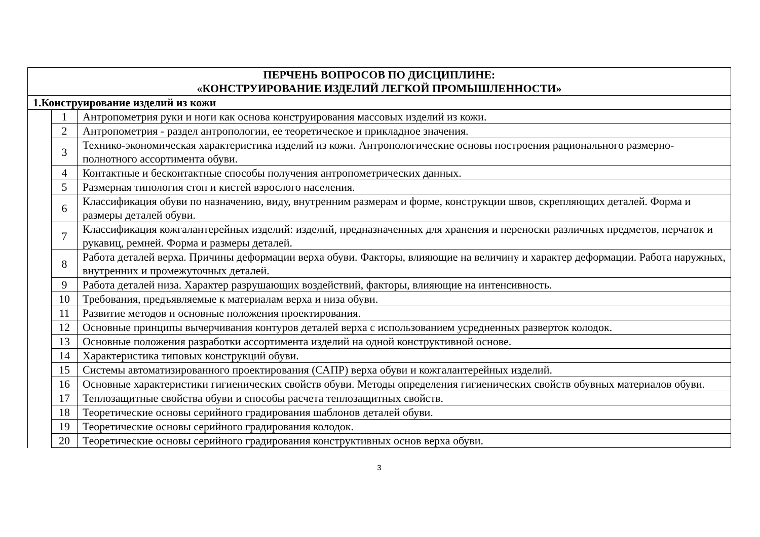| ПЕРЧЕНЬ ВОПРОСОВ ПО ДИСЦИПЛИНЕ: «КОНСТРУИРОВАНИЕ ИЗДЕЛИЙ ЛЕГКОЙ ПРОМЫШЛЕННОСТИ» | | |
| --- | --- | --- |
| 1.Конструирование изделий из кожи | | |
| | 1 | Антропометрия руки и ноги как основа конструирования массовых изделий из кожи. |
| | 2 | Антропометрия - раздел антропологии, ее теоретическое и прикладное значения. |
| | 3 | Технико-экономическая характеристика изделий из кожи. Антропологические основы построения рационального размерно-полнотного ассортимента обуви. |
| | 4 | Контактные и бесконтактные способы получения антропометрических данных. |
| | 5 | Размерная типология стоп и кистей взрослого населения. |
| | 6 | Классификация обуви по назначению, виду, внутренним размерам и форме, конструкции швов, скрепляющих деталей. Форма и размеры деталей обуви. |
| | 7 | Классификация кожгалантерейных изделий: изделий, предназначенных для хранения и переноски различных предметов, перчаток и рукавиц, ремней. Форма и размеры деталей. |
| | 8 | Работа деталей верха. Причины деформации верха обуви. Факторы, влияющие на величину и характер деформации. Работа наружных, внутренних и промежуточных деталей. |
| | 9 | Работа деталей низа. Характер разрушающих воздействий, факторы, влияющие на интенсивность. |
| | 10 | Требования, предъявляемые к материалам верха и низа обуви. |
| | 11 | Развитие методов и основные положения проектирования. |
| | 12 | Основные принципы вычерчивания контуров деталей верха с использованием усредненных разверток колодок. |
| | 13 | Основные положения разработки ассортимента изделий на одной конструктивной основе. |
| | 14 | Характеристика типовых конструкций обуви. |
| | 15 | Системы автоматизированного проектирования (САПР) верха обуви и кожгалантерейных изделий. |
| | 16 | Основные характеристики гигиенических свойств обуви. Методы определения гигиенических свойств обувных материалов обуви. |
| | 17 | Теплозащитные свойства обуви и способы расчета теплозащитных свойств. |
| | 18 | Теоретические основы серийного градирования шаблонов деталей обуви. |
| | 19 | Теоретические основы серийного градирования колодок. |
| | 20 | Теоретические основы серийного градирования конструктивных основ верха обуви. |
3